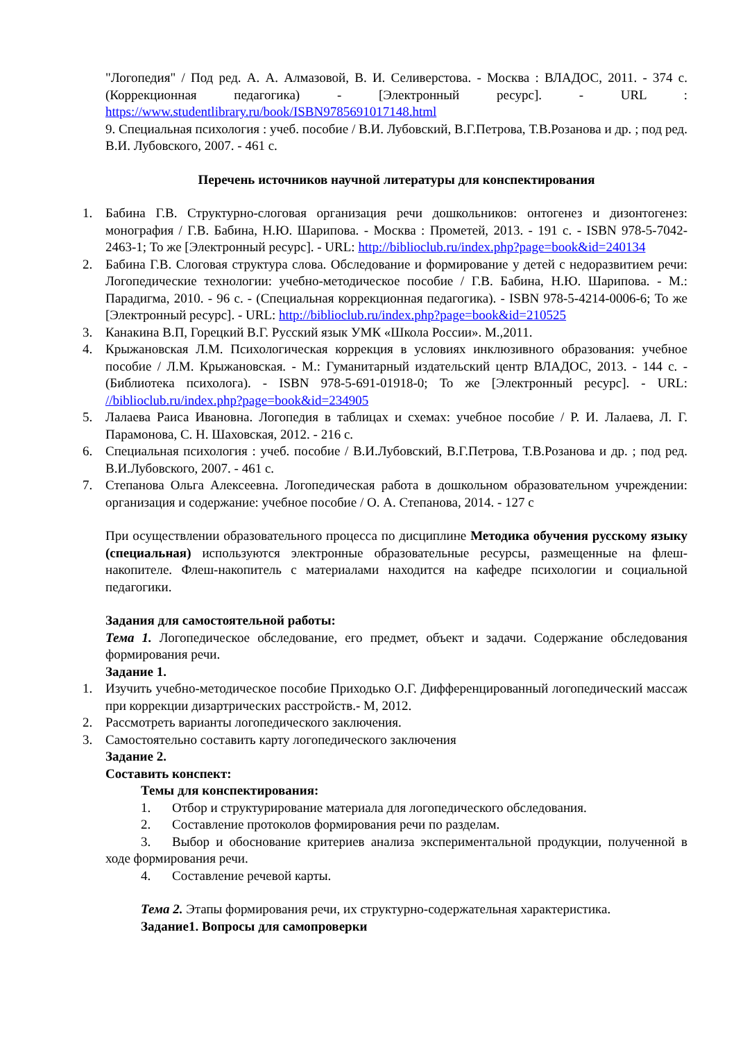"Логопедия" / Под ред. А. А. Алмазовой, В. И. Селиверстова. - Москва : ВЛАДОС, 2011. - 374 с. (Коррекционная педагогика) - [Электронный ресурс]. - URL : https://www.studentlibrary.ru/book/ISBN9785691017148.html
9. Специальная психология : учеб. пособие / В.И. Лубовский, В.Г.Петрова, Т.В.Розанова и др. ; под ред. В.И. Лубовского, 2007. - 461 с.
Перечень источников научной литературы для конспектирования
1. Бабина Г.В. Структурно-слоговая организация речи дошкольников: онтогенез и дизонтогенез: монография / Г.В. Бабина, Н.Ю. Шарипова. - Москва : Прометей, 2013. - 191 с. - ISBN 978-5-7042-2463-1; То же [Электронный ресурс]. - URL: http://biblioclub.ru/index.php?page=book&id=240134
2. Бабина Г.В. Слоговая структура слова. Обследование и формирование у детей с недоразвитием речи: Логопедические технологии: учебно-методическое пособие / Г.В. Бабина, Н.Ю. Шарипова. - М.: Парадигма, 2010. - 96 с. - (Специальная коррекционная педагогика). - ISBN 978-5-4214-0006-6; То же [Электронный ресурс]. - URL: http://biblioclub.ru/index.php?page=book&id=210525
3. Канакина В.П, Горецкий В.Г. Русский язык УМК «Школа России». М.,2011.
4. Крыжановская Л.М. Психологическая коррекция в условиях инклюзивного образования: учебное пособие / Л.М. Крыжановская. - М.: Гуманитарный издательский центр ВЛАДОС, 2013. - 144 с. - (Библиотека психолога). - ISBN 978-5-691-01918-0; То же [Электронный ресурс]. - URL: //biblioclub.ru/index.php?page=book&id=234905
5. Лалаева Раиса Ивановна. Логопедия в таблицах и схемах: учебное пособие / Р. И. Лалаева, Л. Г. Парамонова, С. Н. Шаховская, 2012. - 216 с.
6. Специальная психология : учеб. пособие / В.И.Лубовский, В.Г.Петрова, Т.В.Розанова и др. ; под ред. В.И.Лубовского, 2007. - 461 с.
7. Степанова Ольга Алексеевна. Логопедическая работа в дошкольном образовательном учреждении: организация и содержание: учебное пособие / О. А. Степанова, 2014. - 127 с
При осуществлении образовательного процесса по дисциплине Методика обучения русскому языку (специальная) используются электронные образовательные ресурсы, размещенные на флеш-накопителе. Флеш-накопитель с материалами находится на кафедре психологии и социальной педагогики.
Задания для самостоятельной работы:
Тема 1. Логопедическое обследование, его предмет, объект и задачи. Содержание обследования формирования речи.
Задание 1.
1. Изучить учебно-методическое пособие Приходько О.Г. Дифференцированный логопедический массаж при коррекции дизартрических расстройств.- М, 2012.
2. Рассмотреть варианты логопедического заключения.
3. Самостоятельно составить карту логопедического заключения
Задание 2.
Составить конспект:
Темы для конспектирования:
1. Отбор и структурирование материала для логопедического обследования.
2. Составление протоколов формирования речи по разделам.
3. Выбор и обоснование критериев анализа экспериментальной продукции, полученной в ходе формирования речи.
4. Составление речевой карты.
Тема 2. Этапы формирования речи, их структурно-содержательная характеристика.
Задание1. Вопросы для самопроверки